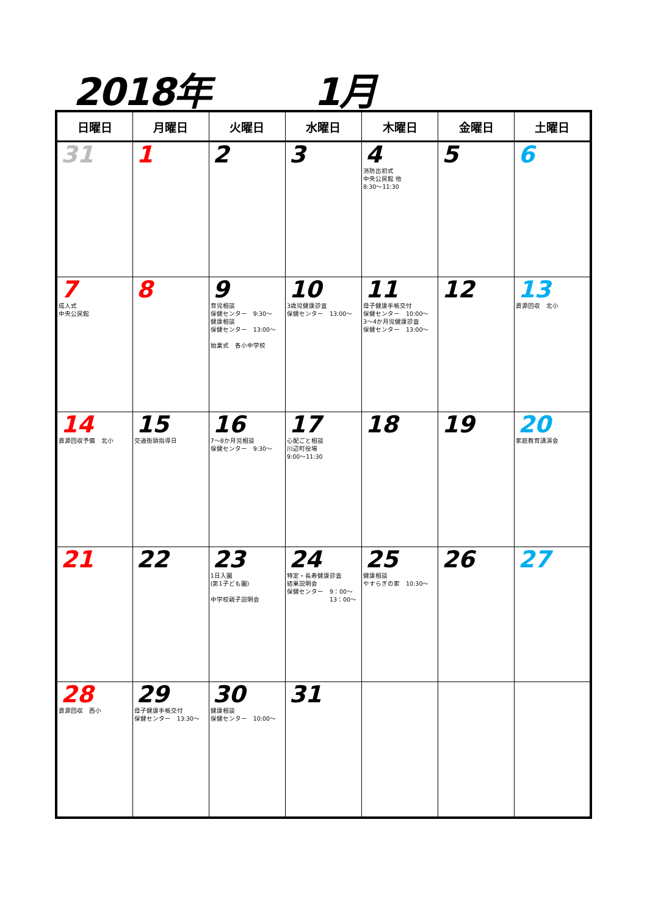2018年 1月
| 日曜日 | 月曜日 | 火曜日 | 水曜日 | 木曜日 | 金曜日 | 土曜日 |
| --- | --- | --- | --- | --- | --- | --- |
| 31 | 1 | 2 | 3 | 4 消防出初式 中央公民館 他 8:30～11:30 | 5 | 6 |
| 7 成人式 中央公民館 | 8 | 9 育児相談 保健センター 9:30～ 健康相談 保健センター 13:00～ 始業式 各小中学校 | 10 3歳児健康診査 保健センター 13:00～ | 11 母子健康手帳交付 保健センター 10:00～ 3～4か月児健康診査 保健センター 13:00～ | 12 | 13 資源回収 北小 |
| 14 資源回収予備 北小 | 15 交通街頭指導日 | 16 7～8か月児相談 保健センター 9:30～ | 17 心配ごと相談 川辺町役場 9:00～11:30 | 18 | 19 | 20 家庭教育講演会 |
| 21 | 22 | 23 1日入園 (第1子ども園) 中学校親子説明会 | 24 特定・長寿健康診査 結果説明会 保健センター 9：00～ 13：00～ | 25 健康相談 やすらぎの家 10:30～ | 26 | 27 |
| 28 資源回収 西小 | 29 母子健康手帳交付 保健センター 13:30～ | 30 健康相談 保健センター 10:00～ | 31 | | | |